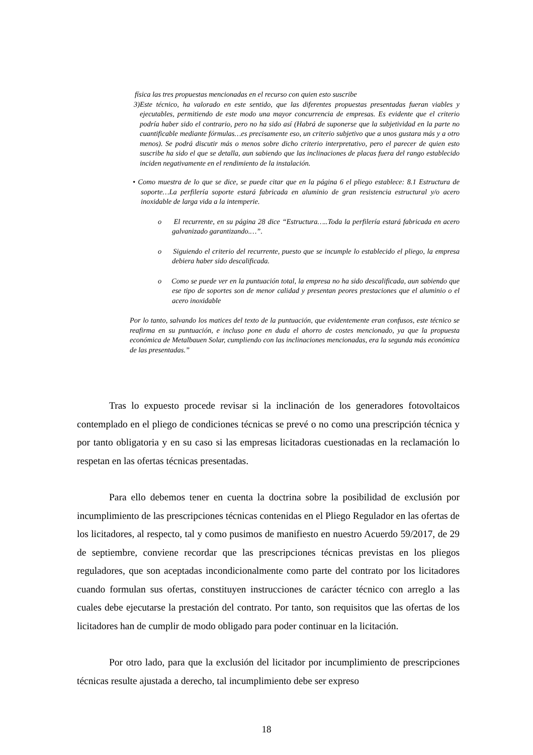física las tres propuestas mencionadas en el recurso con quien esto suscribe
3)Este técnico, ha valorado en este sentido, que las diferentes propuestas presentadas fueran viables y ejecutables, permitiendo de este modo una mayor concurrencia de empresas. Es evidente que el criterio podría haber sido el contrario, pero no ha sido así (Habrá de suponerse que la subjetividad en la parte no cuantificable mediante fórmulas…es precisamente eso, un criterio subjetivo que a unos gustara más y a otro menos). Se podrá discutir más o menos sobre dicho criterio interpretativo, pero el parecer de quien esto suscribe ha sido el que se detalla, aun sabiendo que las inclinaciones de placas fuera del rango establecido inciden negativamente en el rendimiento de la instalación.
• Como muestra de lo que se dice, se puede citar que en la página 6 el pliego establece: 8.1 Estructura de soporte…La perfilería soporte estará fabricada en aluminio de gran resistencia estructural y/o acero inoxidable de larga vida a la intemperie.
o El recurrente, en su página 28 dice “Estructura…..Toda la perfilería estará fabricada en acero galvanizado garantizando.…”.
o Siguiendo el criterio del recurrente, puesto que se incumple lo establecido el pliego, la empresa debiera haber sido descalificada.
o Como se puede ver en la puntuación total, la empresa no ha sido descalificada, aun sabiendo que ese tipo de soportes son de menor calidad y presentan peores prestaciones que el aluminio o el acero inoxidable
Por lo tanto, salvando los matices del texto de la puntuación, que evidentemente eran confusos, este técnico se reafirma en su puntuación, e incluso pone en duda el ahorro de costes mencionado, ya que la propuesta económica de Metalbauen Solar, cumpliendo con las inclinaciones mencionadas, era la segunda más económica de las presentadas.”
Tras lo expuesto procede revisar si la inclinación de los generadores fotovoltaicos contemplado en el pliego de condiciones técnicas se prevé o no como una prescripción técnica y por tanto obligatoria y en su caso si las empresas licitadoras cuestionadas en la reclamación lo respetan en las ofertas técnicas presentadas.
Para ello debemos tener en cuenta la doctrina sobre la posibilidad de exclusión por incumplimiento de las prescripciones técnicas contenidas en el Pliego Regulador en las ofertas de los licitadores, al respecto, tal y como pusimos de manifiesto en nuestro Acuerdo 59/2017, de 29 de septiembre, conviene recordar que las prescripciones técnicas previstas en los pliegos reguladores, que son aceptadas incondicionalmente como parte del contrato por los licitadores cuando formulan sus ofertas, constituyen instrucciones de carácter técnico con arreglo a las cuales debe ejecutarse la prestación del contrato. Por tanto, son requisitos que las ofertas de los licitadores han de cumplir de modo obligado para poder continuar en la licitación.
Por otro lado, para que la exclusión del licitador por incumplimiento de prescripciones técnicas resulte ajustada a derecho, tal incumplimiento debe ser expreso
18